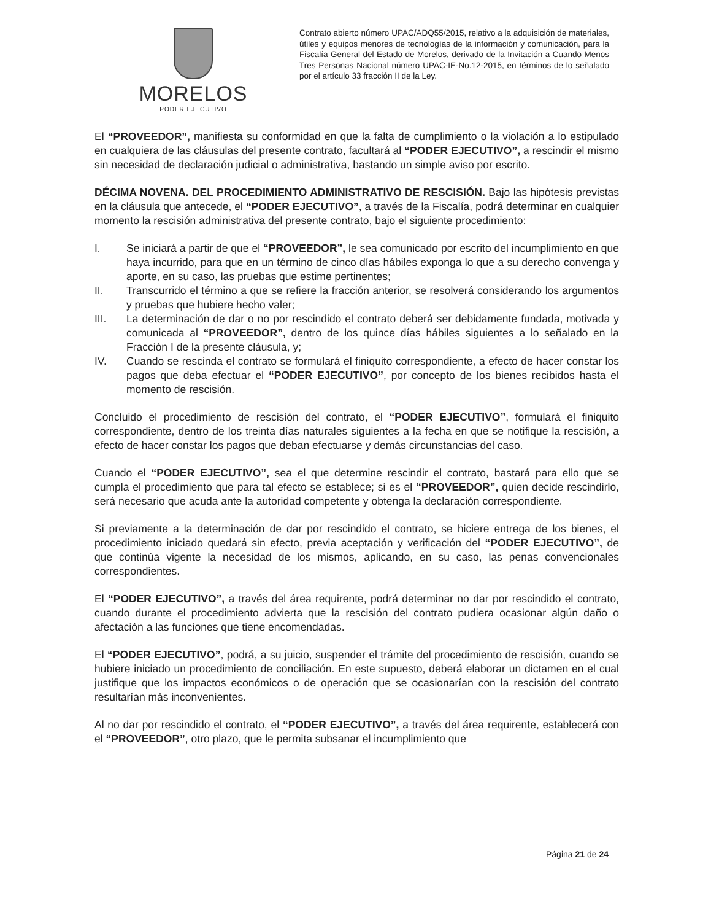MORELOS
PODER EJECUTIVO
Contrato abierto número UPAC/ADQ55/2015, relativo a la adquisición de materiales, útiles y equipos menores de tecnologías de la información y comunicación, para la Fiscalía General del Estado de Morelos, derivado de la Invitación a Cuando Menos Tres Personas Nacional número UPAC-IE-No.12-2015, en términos de lo señalado por el artículo 33 fracción II de la Ley.
El “PROVEEDOR”, manifiesta su conformidad en que la falta de cumplimiento o la violación a lo estipulado en cualquiera de las cláusulas del presente contrato, facultará al “PODER EJECUTIVO”, a rescindir el mismo sin necesidad de declaración judicial o administrativa, bastando un simple aviso por escrito.
DÉCIMA NOVENA. DEL PROCEDIMIENTO ADMINISTRATIVO DE RESCISIÓN. Bajo las hipótesis previstas en la cláusula que antecede, el “PODER EJECUTIVO”, a través de la Fiscalía, podrá determinar en cualquier momento la rescisión administrativa del presente contrato, bajo el siguiente procedimiento:
I. Se iniciará a partir de que el “PROVEEDOR”, le sea comunicado por escrito del incumplimiento en que haya incurrido, para que en un término de cinco días hábiles exponga lo que a su derecho convenga y aporte, en su caso, las pruebas que estime pertinentes;
II. Transcurrido el término a que se refiere la fracción anterior, se resolverá considerando los argumentos y pruebas que hubiere hecho valer;
III. La determinación de dar o no por rescindido el contrato deberá ser debidamente fundada, motivada y comunicada al “PROVEEDOR”, dentro de los quince días hábiles siguientes a lo señalado en la Fracción I de la presente cláusula, y;
IV. Cuando se rescinda el contrato se formulará el finiquito correspondiente, a efecto de hacer constar los pagos que deba efectuar el “PODER EJECUTIVO”, por concepto de los bienes recibidos hasta el momento de rescisión.
Concluido el procedimiento de rescisión del contrato, el “PODER EJECUTIVO”, formulará el finiquito correspondiente, dentro de los treinta días naturales siguientes a la fecha en que se notifique la rescisión, a efecto de hacer constar los pagos que deban efectuarse y demás circunstancias del caso.
Cuando el “PODER EJECUTIVO”, sea el que determine rescindir el contrato, bastará para ello que se cumpla el procedimiento que para tal efecto se establece; si es el “PROVEEDOR”, quien decide rescindirlo, será necesario que acuda ante la autoridad competente y obtenga la declaración correspondiente.
Si previamente a la determinación de dar por rescindido el contrato, se hiciere entrega de los bienes, el procedimiento iniciado quedará sin efecto, previa aceptación y verificación del “PODER EJECUTIVO”, de que continúa vigente la necesidad de los mismos, aplicando, en su caso, las penas convencionales correspondientes.
El “PODER EJECUTIVO”, a través del área requirente, podrá determinar no dar por rescindido el contrato, cuando durante el procedimiento advierta que la rescisión del contrato pudiera ocasionar algún daño o afectación a las funciones que tiene encomendadas.
El “PODER EJECUTIVO”, podrá, a su juicio, suspender el trámite del procedimiento de rescisión, cuando se hubiere iniciado un procedimiento de conciliación. En este supuesto, deberá elaborar un dictamen en el cual justifique que los impactos económicos o de operación que se ocasionarían con la rescisión del contrato resultarían más inconvenientes.
Al no dar por rescindido el contrato, el “PODER EJECUTIVO”, a través del área requirente, establecerá con el “PROVEEDOR”, otro plazo, que le permita subsanar el incumplimiento que
Página 21 de 24